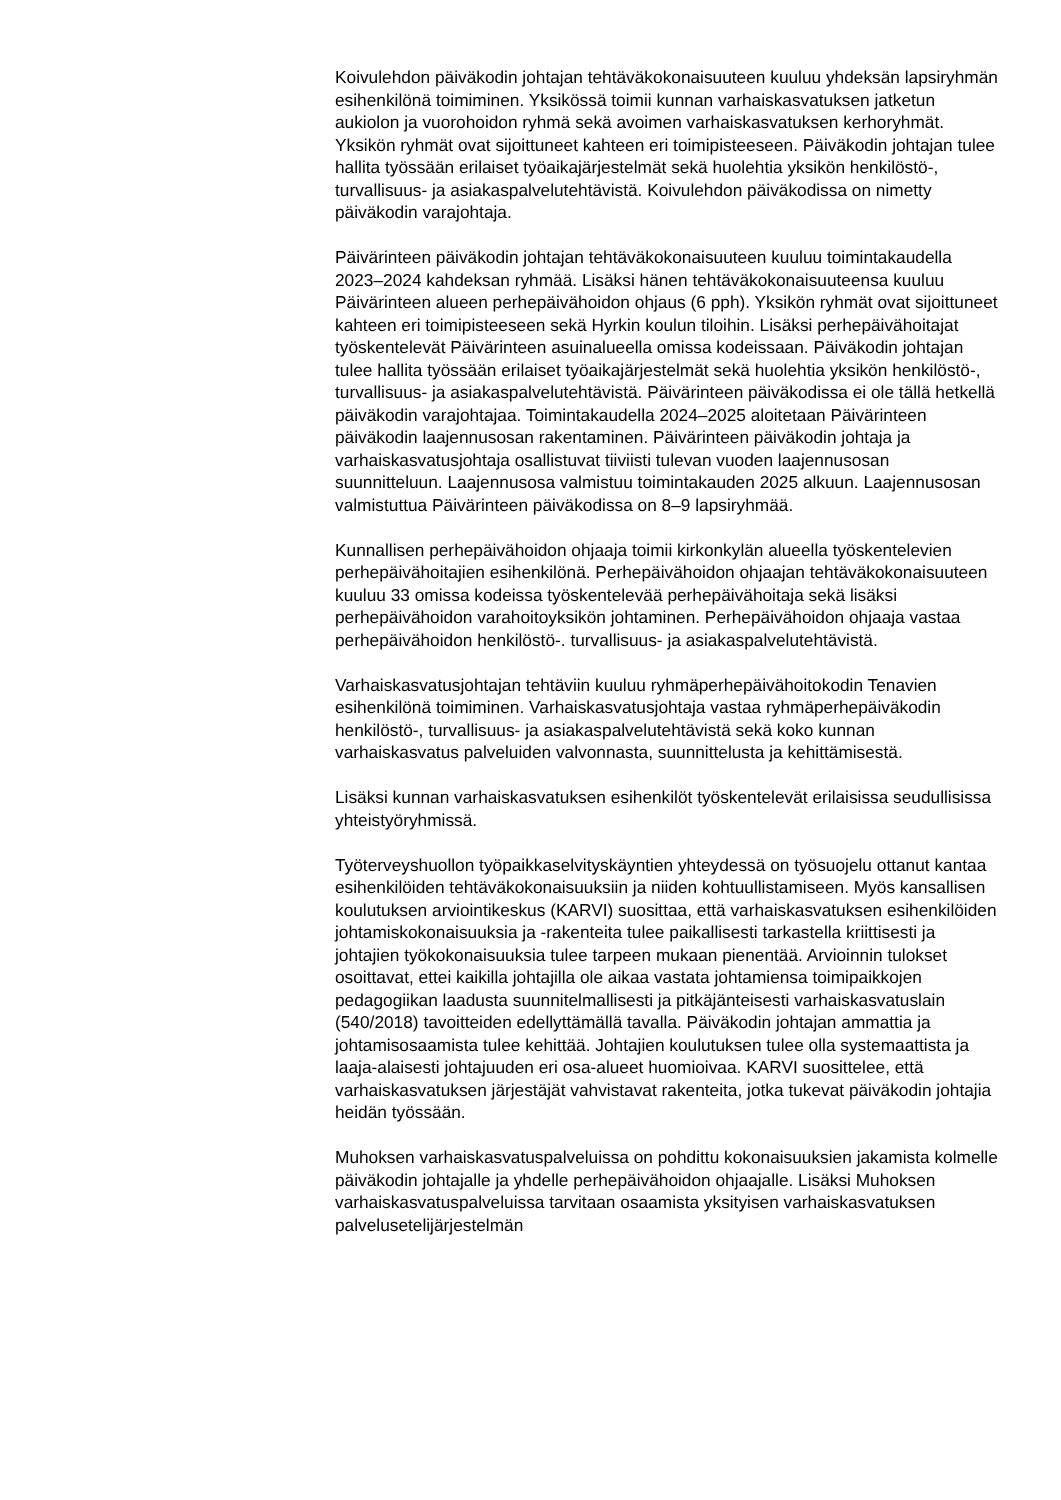Koivulehdon päiväkodin johtajan tehtäväkokonaisuuteen kuuluu yhdeksän lapsiryhmän esihenkilönä toimiminen. Yksikössä toimii kunnan varhaiskasvatuksen jatketun aukiolon ja vuorohoidon ryhmä sekä avoimen varhaiskasvatuksen kerhoryhmät. Yksikön ryhmät ovat sijoittuneet kahteen eri toimipisteeseen. Päiväkodin johtajan tulee hallita työssään erilaiset työaikajärjestelmät sekä huolehtia yksikön henkilöstö-, turvallisuus- ja asiakaspalvelutehtävistä. Koivulehdon päiväkodissa on nimetty päiväkodin varajohtaja.
Päivärinteen päiväkodin johtajan tehtäväkokonaisuuteen kuuluu toimintakaudella 2023–2024 kahdeksan ryhmää. Lisäksi hänen tehtäväkokonaisuuteensa kuuluu Päivärinteen alueen perhepäivähoidon ohjaus (6 pph). Yksikön ryhmät ovat sijoittuneet kahteen eri toimipisteeseen sekä Hyrkin koulun tiloihin. Lisäksi perhepäivähoitajat työskentelevät Päivärinteen asuinalueella omissa kodeissaan. Päiväkodin johtajan tulee hallita työssään erilaiset työaikajärjestelmät sekä huolehtia yksikön henkilöstö-, turvallisuus- ja asiakaspalvelutehtävistä. Päivärinteen päiväkodissa ei ole tällä hetkellä päiväkodin varajohtajaa. Toimintakaudella 2024–2025 aloitetaan Päivärinteen päiväkodin laajennusosan rakentaminen. Päivärinteen päiväkodin johtaja ja varhaiskasvatusjohtaja osallistuvat tiiviisti tulevan vuoden laajennusosan suunnitteluun. Laajennusosa valmistuu toimintakauden 2025 alkuun. Laajennusosan valmistuttua Päivärinteen päiväkodissa on 8–9 lapsiryhmää.
Kunnallisen perhepäivähoidon ohjaaja toimii kirkonkylän alueella työskentelevien perhepäivähoitajien esihenkilönä. Perhepäivähoidon ohjaajan tehtäväkokonaisuuteen kuuluu 33 omissa kodeissa työskentelevää perhepäivähoitaja sekä lisäksi perhepäivähoidon varahoitoyksikön johtaminen. Perhepäivähoidon ohjaaja vastaa perhepäivähoidon henkilöstö-. turvallisuus- ja asiakaspalvelutehtävistä.
Varhaiskasvatusjohtajan tehtäviin kuuluu ryhmäperhepäivähoitokodin Tenavien esihenkilönä toimiminen. Varhaiskasvatusjohtaja vastaa ryhmäperhepäiväkodin henkilöstö-, turvallisuus- ja asiakaspalvelutehtävistä sekä koko kunnan varhaiskasvatus palveluiden valvonnasta, suunnittelusta ja kehittämisestä.
Lisäksi kunnan varhaiskasvatuksen esihenkilöt työskentelevät erilaisissa seudullisissa yhteistyöryhmissä.
Työterveyshuollon työpaikkaselvityskäyntien yhteydessä on työsuojelu ottanut kantaa esihenkilöiden tehtäväkokonaisuuksiin ja niiden kohtuullistamiseen. Myös kansallisen koulutuksen arviointikeskus (KARVI) suosittaa, että varhaiskasvatuksen esihenkilöiden johtamiskokonaisuuksia ja -rakenteita tulee paikallisesti tarkastella kriittisesti ja johtajien työkokonaisuuksia tulee tarpeen mukaan pienentää. Arvioinnin tulokset osoittavat, ettei kaikilla johtajilla ole aikaa vastata johtamiensa toimipaikkojen pedagogiikan laadusta suunnitelmallisesti ja pitkäjänteisesti varhaiskasvatuslain (540/2018) tavoitteiden edellyttämällä tavalla. Päiväkodin johtajan ammattia ja johtamisosaamista tulee kehittää. Johtajien koulutuksen tulee olla systemaattista ja laaja-alaisesti johtajuuden eri osa-alueet huomioivaa. KARVI suosittelee, että varhaiskasvatuksen järjestäjät vahvistavat rakenteita, jotka tukevat päiväkodin johtajia heidän työssään.
Muhoksen varhaiskasvatuspalveluissa on pohdittu kokonaisuuksien jakamista kolmelle päiväkodin johtajalle ja yhdelle perhepäivähoidon ohjaajalle. Lisäksi Muhoksen varhaiskasvatuspalveluissa tarvitaan osaamista yksityisen varhaiskasvatuksen palvelusetelijärjestelmän